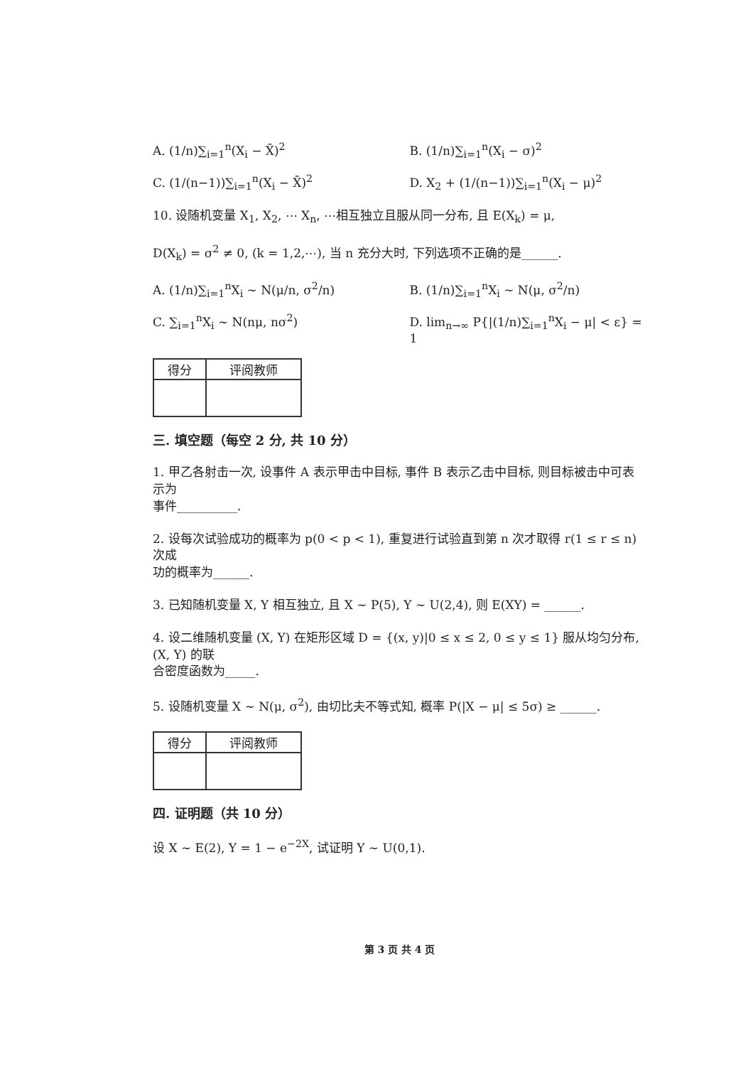A. (1/n)∑<sub>i=1</sub><sup>n</sup>(X<sub>i</sub> − X̄)<sup>2</sup> B. (1/n)∑<sub>i=1</sub><sup>n</sup>(X<sub>i</sub> − σ)<sup>2</sup>
C. (1/(n−1))∑<sub>i=1</sub><sup>n</sup>(X<sub>i</sub> − X̄)<sup>2</sup> D. X<sub>2</sub> + (1/(n−1))∑<sub>i=1</sub><sup>n</sup>(X<sub>i</sub> − μ)<sup>2</sup>
10. 设随机变量 X<sub>1</sub>, X<sub>2</sub>, ⋯ X<sub>n</sub>, ⋯相互独立且服从同一分布, 且 E(X<sub>k</sub>) = μ,
D(X<sub>k</sub>) = σ<sup>2</sup> ≠ 0, (k = 1,2,⋯), 当 n 充分大时, 下列选项不正确的是______.
A. (1/n)∑<sub>i=1</sub><sup>n</sup>X<sub>i</sub> ~ N(μ/n, σ<sup>2</sup>/n) B. (1/n)∑<sub>i=1</sub><sup>n</sup>X<sub>i</sub> ~ N(μ, σ<sup>2</sup>/n)
C. ∑<sub>i=1</sub><sup>n</sup>X<sub>i</sub> ~ N(nμ, nσ<sup>2</sup>) D. lim<sub>n→∞</sub> P{|(1/n)∑<sub>i=1</sub><sup>n</sup>X<sub>i</sub> − μ| < ε} = 1
| 得分 | 评阅教师 |
| --- | --- |
三. 填空题（每空 2 分, 共 10 分）
1. 甲乙各射击一次, 设事件 A 表示甲击中目标, 事件 B 表示乙击中目标, 则目标被击中可表示为
事件__________.
2. 设每次试验成功的概率为 p(0 < p < 1), 重复进行试验直到第 n 次才取得 r(1 ≤ r ≤ n) 次成
功的概率为______.
3. 已知随机变量 X, Y 相互独立, 且 X ~ P(5), Y ~ U(2,4), 则 E(XY) = ______.
4. 设二维随机变量 (X, Y) 在矩形区域 D = {(x, y)|0 ≤ x ≤ 2, 0 ≤ y ≤ 1} 服从均匀分布, (X, Y) 的联
合密度函数为_____.
5. 设随机变量 X ~ N(μ, σ<sup>2</sup>), 由切比夫不等式知, 概率 P(|X − μ| ≤ 5σ) ≥ ______.
| 得分 | 评阅教师 |
| --- | --- |
四. 证明题（共 10 分）
设 X ~ E(2), Y = 1 − e<sup>−2X</sup>, 试证明 Y ~ U(0,1).
第 3 页 共 4 页